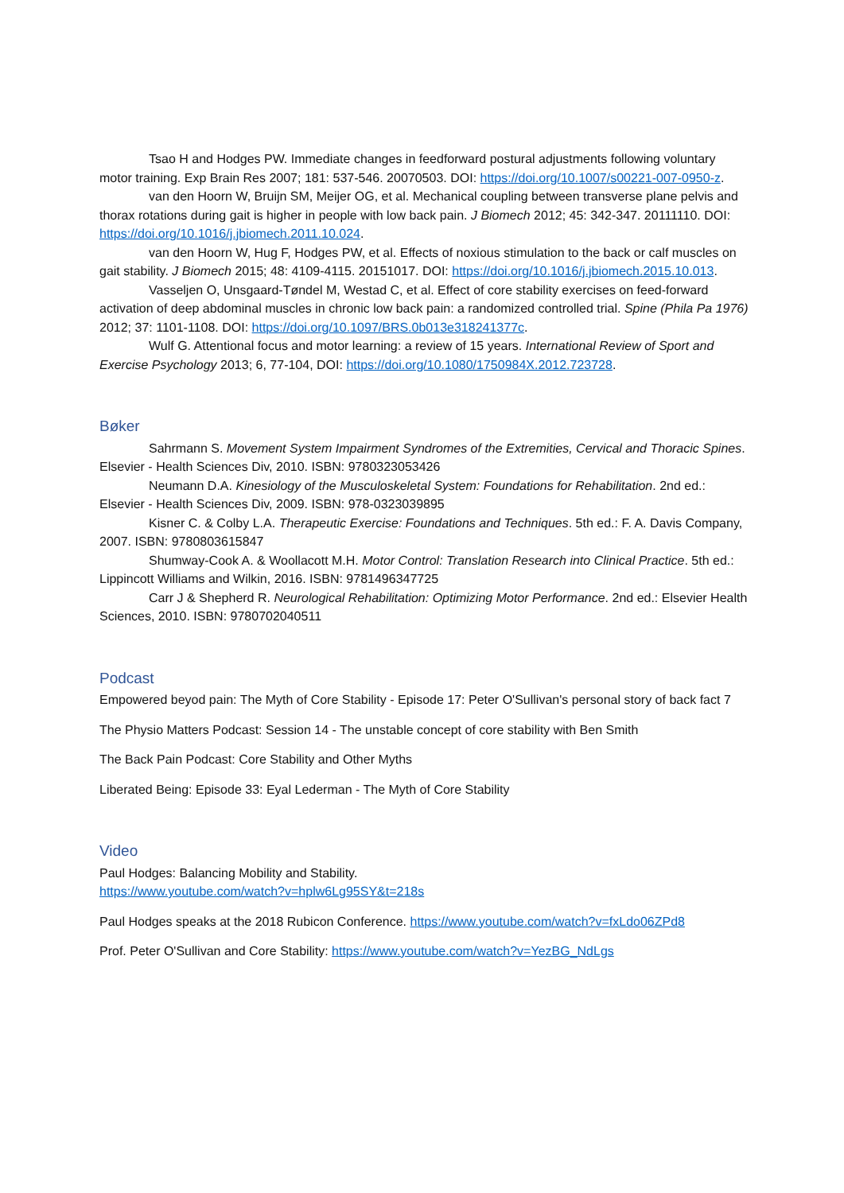Tsao H and Hodges PW. Immediate changes in feedforward postural adjustments following voluntary motor training. Exp Brain Res 2007; 181: 537-546. 20070503. DOI: https://doi.org/10.1007/s00221-007-0950-z.
van den Hoorn W, Bruijn SM, Meijer OG, et al. Mechanical coupling between transverse plane pelvis and thorax rotations during gait is higher in people with low back pain. J Biomech 2012; 45: 342-347. 20111110. DOI: https://doi.org/10.1016/j.jbiomech.2011.10.024.
van den Hoorn W, Hug F, Hodges PW, et al. Effects of noxious stimulation to the back or calf muscles on gait stability. J Biomech 2015; 48: 4109-4115. 20151017. DOI: https://doi.org/10.1016/j.jbiomech.2015.10.013.
Vasseljen O, Unsgaard-Tøndel M, Westad C, et al. Effect of core stability exercises on feed-forward activation of deep abdominal muscles in chronic low back pain: a randomized controlled trial. Spine (Phila Pa 1976) 2012; 37: 1101-1108. DOI: https://doi.org/10.1097/BRS.0b013e318241377c.
Wulf G. Attentional focus and motor learning: a review of 15 years. International Review of Sport and Exercise Psychology 2013; 6, 77-104, DOI: https://doi.org/10.1080/1750984X.2012.723728.
Bøker
Sahrmann S. Movement System Impairment Syndromes of the Extremities, Cervical and Thoracic Spines. Elsevier - Health Sciences Div, 2010. ISBN: 9780323053426
Neumann D.A. Kinesiology of the Musculoskeletal System: Foundations for Rehabilitation. 2nd ed.: Elsevier - Health Sciences Div, 2009. ISBN: 978-0323039895
Kisner C. & Colby L.A. Therapeutic Exercise: Foundations and Techniques. 5th ed.: F. A. Davis Company, 2007. ISBN: 9780803615847
Shumway-Cook A. & Woollacott M.H. Motor Control: Translation Research into Clinical Practice. 5th ed.: Lippincott Williams and Wilkin, 2016. ISBN: 9781496347725
Carr J & Shepherd R. Neurological Rehabilitation: Optimizing Motor Performance. 2nd ed.: Elsevier Health Sciences, 2010. ISBN: 9780702040511
Podcast
Empowered beyod pain: The Myth of Core Stability - Episode 17: Peter O'Sullivan's personal story of back fact 7
The Physio Matters Podcast: Session 14 - The unstable concept of core stability with Ben Smith
The Back Pain Podcast: Core Stability and Other Myths
Liberated Being: Episode 33: Eyal Lederman - The Myth of Core Stability
Video
Paul Hodges: Balancing Mobility and Stability.
https://www.youtube.com/watch?v=hplw6Lg95SY&t=218s
Paul Hodges speaks at the 2018 Rubicon Conference. https://www.youtube.com/watch?v=fxLdo06ZPd8
Prof. Peter O'Sullivan and Core Stability: https://www.youtube.com/watch?v=YezBG_NdLgs